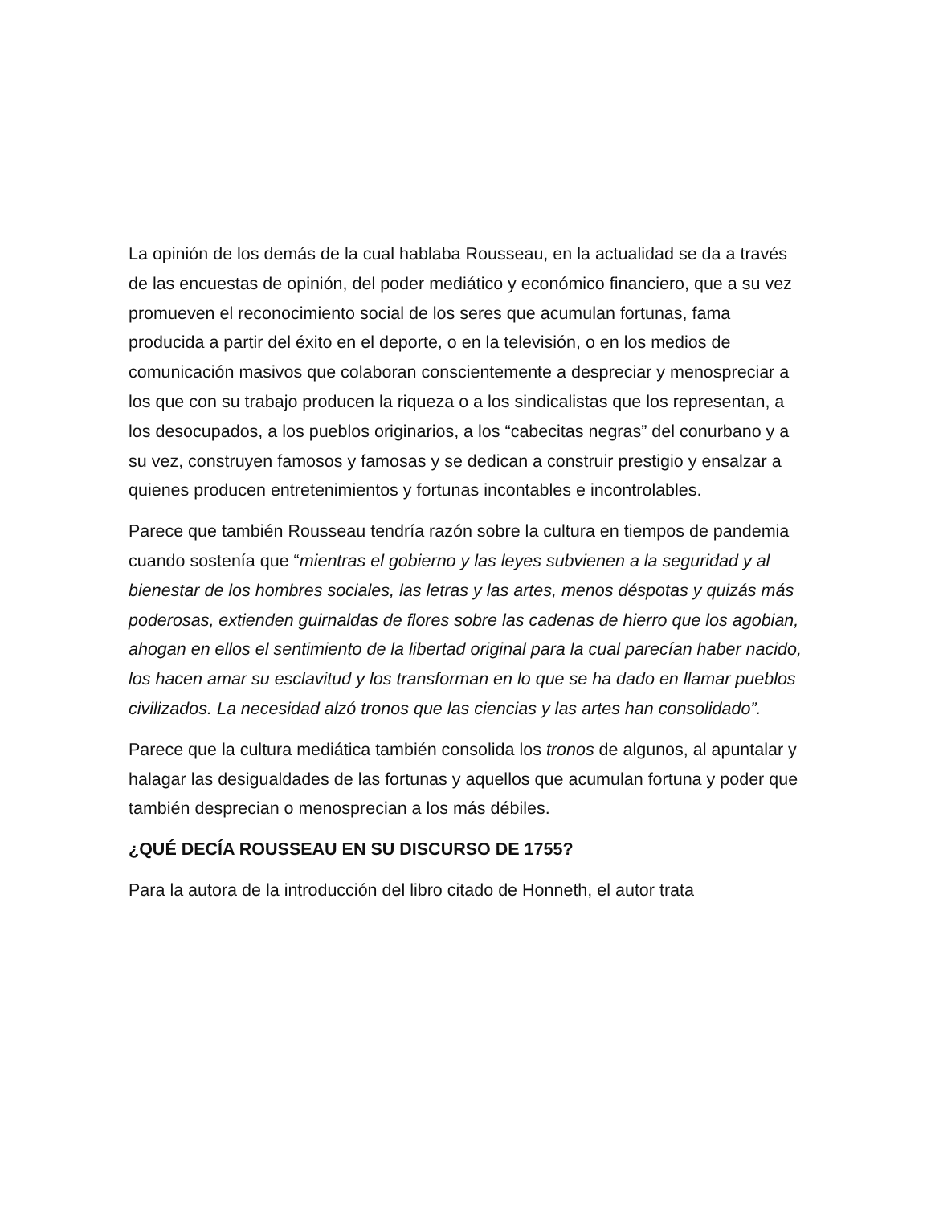La opinión de los demás de la cual hablaba Rousseau, en la actualidad se da a través de las encuestas de opinión, del poder mediático y económico financiero, que a su vez promueven el reconocimiento social de los seres que acumulan fortunas, fama producida a partir del éxito en el deporte, o en la televisión, o en los medios de comunicación masivos que colaboran conscientemente a despreciar y menospreciar a los que con su trabajo producen la riqueza o a los sindicalistas que los representan, a los desocupados, a los pueblos originarios, a los “cabecitas negras” del conurbano y a su vez, construyen famosos y famosas y se dedican a construir prestigio y ensalzar a quienes producen entretenimientos y fortunas incontables e incontrolables.
Parece que también Rousseau tendría razón sobre la cultura en tiempos de pandemia cuando sostenía que “mientras el gobierno y las leyes subvienen a la seguridad y al bienestar de los hombres sociales, las letras y las artes, menos déspotas y quizás más poderosas, extienden guirnaldas de flores sobre las cadenas de hierro que los agobian, ahogan en ellos el sentimiento de la libertad original para la cual parecían haber nacido, los hacen amar su esclavitud y los transforman en lo que se ha dado en llamar pueblos civilizados. La necesidad alzó tronos que las ciencias y las artes han consolidado”.
Parece que la cultura mediática también consolida los tronos de algunos, al apuntalar y halagar las desigualdades de las fortunas y aquellos que acumulan fortuna y poder que también desprecian o menosprecian a los más débiles.
¿QUÉ DECÍA ROUSSEAU EN SU DISCURSO DE 1755?
Para la autora de la introducción del libro citado de Honneth, el autor trata